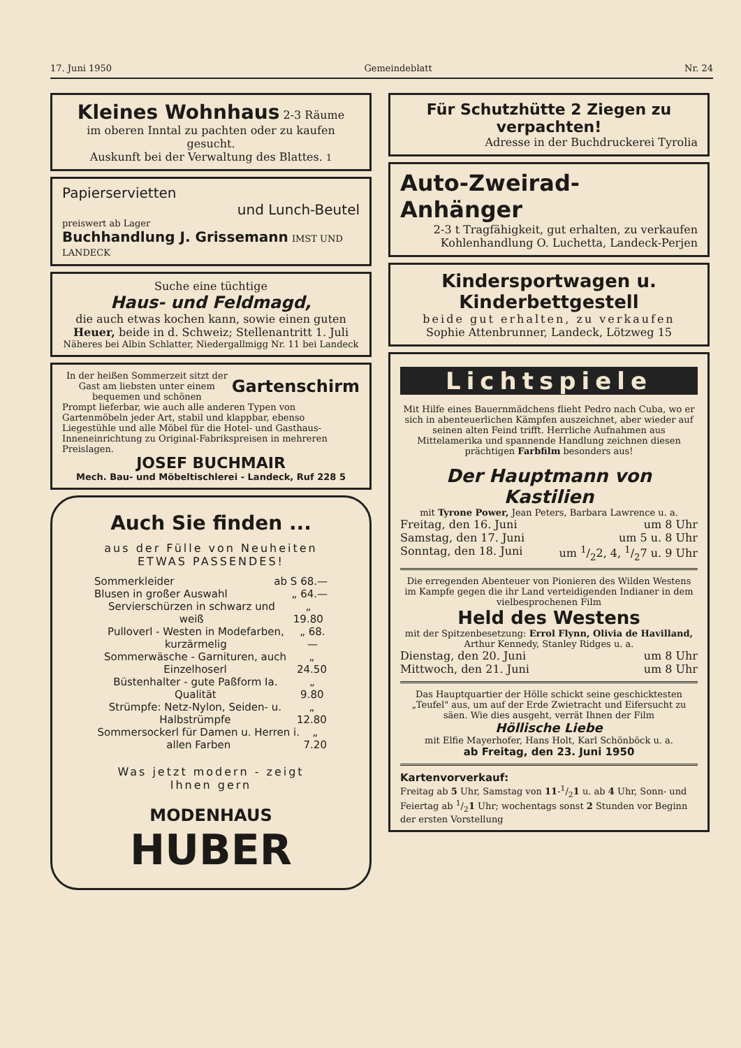17. Juni 1950 Gemeindeblatt Nr. 24
Kleines Wohnhaus 2-3 Räume
im oberen Inntal zu pachten oder zu kaufen gesucht.
Auskunft bei der Verwaltung des Blattes. 1
Papierservietten
und Lunch-Beutel
preiswert ab Lager
Buchhandlung J. Grissemann IMST UND LANDECK
Suche eine tüchtige
Haus- und Feldmagd,
die auch etwas kochen kann, sowie einen guten Heuer, beide in d. Schweiz; Stellenantritt 1. Juli
Näheres bei Albin Schlatter, Niedergallmigg Nr. 11 bei Landeck
In der heißen Sommerzeit sitzt der Gast am liebsten unter einem bequemen und schönen Gartenschirm
Prompt lieferbar, wie auch alle anderen Typen von Gartenmöbeln jeder Art, stabil und klappbar, ebenso Liegestühle und alle Möbel für die Hotel- und Gasthaus-Inneneinrichtung zu Original-Fabrikspreisen in mehreren Preislagen.
JOSEF BUCHMAIR
Mech. Bau- und Möbeltischlerei - Landeck, Ruf 228 5
Auch Sie finden ...
aus der Fülle von Neuheiten
ETWAS PASSENDES!
Sommerkleider ab S 68.—
Blusen in großer Auswahl „ 64.—
Servierschürzen in schwarz und weiß „ 19.80
Pulloverl - Westen in Modefarben, kurzärmelig „ 68.—
Sommerwäsche - Garnituren, auch Einzelhoserl „ 24.50
Büstenhalter - gute Paßform Ia. Qualität „ 9.80
Strümpfe: Netz-Nylon, Seiden- u. Halbstrümpfe „ 12.80
Sommersockerl für Damen u. Herren i. allen Farben „ 7.20
Was jetzt modern - zeigt Ihnen gern
MODENHAUS
HUBER
Für Schutzhütte 2 Ziegen zu verpachten!
Adresse in der Buchdruckerei Tyrolia
Auto-Zweirad-Anhänger
2-3 t Tragfähigkeit, gut erhalten, zu verkaufen
Kohlenhandlung O. Luchetta, Landeck-Perjen
Kindersportwagen u. Kinderbettgestell
beide gut erhalten, zu verkaufen
Sophie Attenbrunner, Landeck, Lötzweg 15
Lichtspiele
Mit Hilfe eines Bauernmädchens flieht Pedro nach Cuba, wo er sich in abenteuerlichen Kämpfen auszeichnet, aber wieder auf seinen alten Feind trifft. Herrliche Aufnahmen aus Mittelamerika und spannende Handlung zeichnen diesen prächtigen Farbfilm besonders aus!
Der Hauptmann von Kastilien
mit Tyrone Power, Jean Peters, Barbara Lawrence u. a.
Freitag, den 16. Juni um 8 Uhr
Samstag, den 17. Juni um 5 u. 8 Uhr
Sonntag, den 18. Juni um 1/22, 4, 1/27 u. 9 Uhr
Die erregenden Abenteuer von Pionieren des Wilden Westens im Kampfe gegen die ihr Land verteidigenden Indianer in dem vielbesprochenen Film
Held des Westens
mit der Spitzenbesetzung: Errol Flynn, Olivia de Havilland, Arthur Kennedy, Stanley Ridges u. a.
Dienstag, den 20. Juni um 8 Uhr
Mittwoch, den 21. Juni um 8 Uhr
Das Hauptquartier der Hölle schickt seine geschicktesten „Teufel" aus, um auf der Erde Zwietracht und Eifersucht zu säen. Wie dies ausgeht, verrät Ihnen der Film
Höllische Liebe
mit Elfie Mayerhofer, Hans Holt, Karl Schönböck u. a.
ab Freitag, den 23. Juni 1950
Kartenvorverkauf:
Freitag ab 5 Uhr, Samstag von 11-1/21 u. ab 4 Uhr, Sonn- und Feiertag ab 1/21 Uhr; wochentags sonst 2 Stunden vor Beginn der ersten Vorstellung